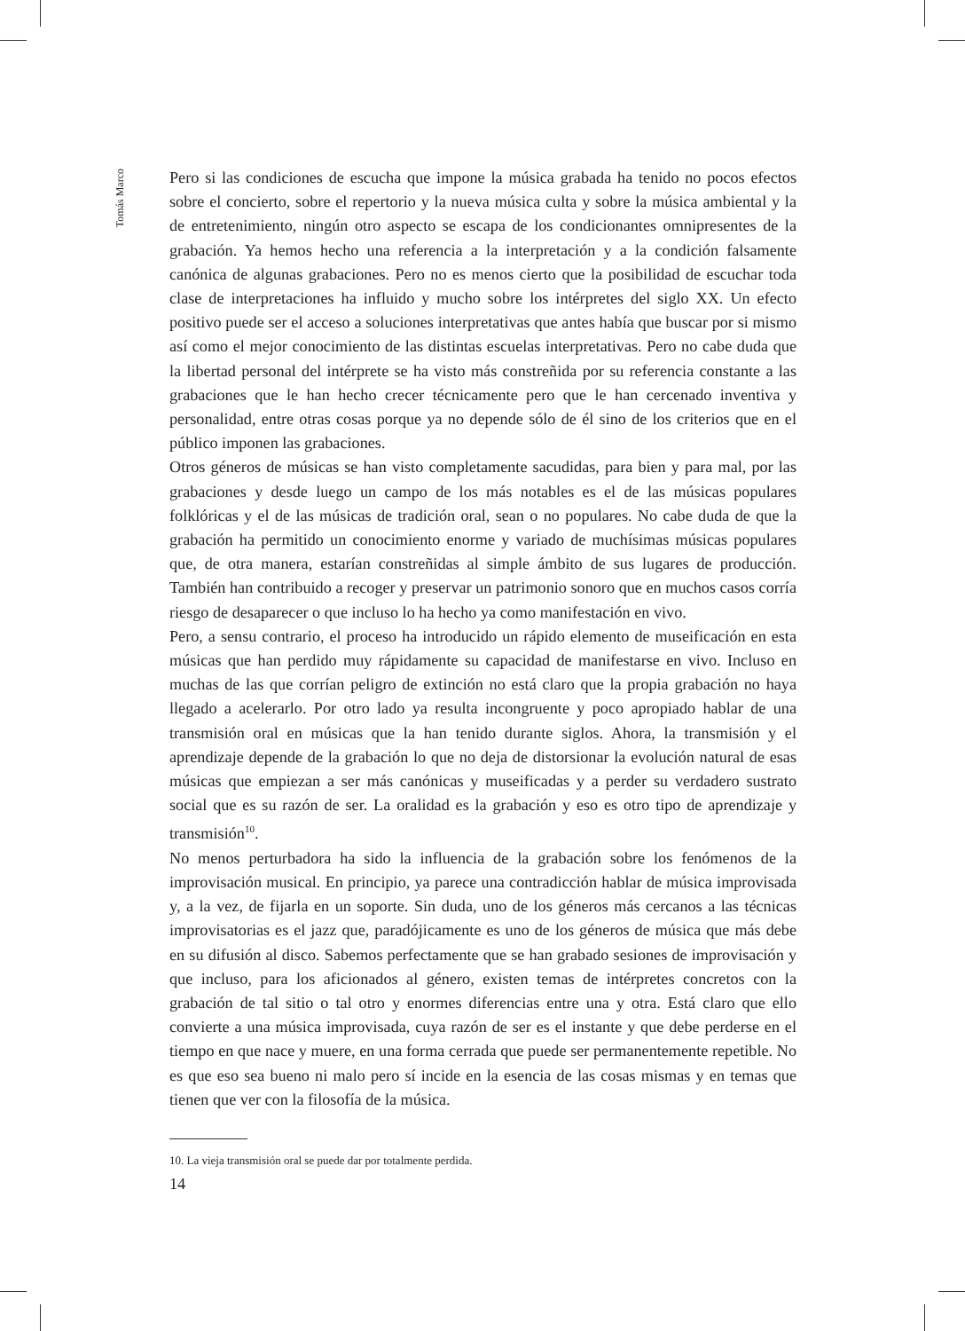Tomás Marco
Pero si las condiciones de escucha que impone la música grabada ha tenido no pocos efectos sobre el concierto, sobre el repertorio y la nueva música culta y sobre la música ambiental y la de entretenimiento, ningún otro aspecto se escapa de los condicionantes omnipresentes de la grabación. Ya hemos hecho una referencia a la interpretación y a la condición falsamente canónica de algunas grabaciones. Pero no es menos cierto que la posibilidad de escuchar toda clase de interpretaciones ha influido y mucho sobre los intérpretes del siglo XX. Un efecto positivo puede ser el acceso a soluciones interpretativas que antes había que buscar por si mismo así como el mejor conocimiento de las distintas escuelas interpretativas. Pero no cabe duda que la libertad personal del intérprete se ha visto más constreñida por su referencia constante a las grabaciones que le han hecho crecer técnicamente pero que le han cercenado inventiva y personalidad, entre otras cosas porque ya no depende sólo de él sino de los criterios que en el público imponen las grabaciones.
Otros géneros de músicas se han visto completamente sacudidas, para bien y para mal, por las grabaciones y desde luego un campo de los más notables es el de las músicas populares folklóricas y el de las músicas de tradición oral, sean o no populares. No cabe duda de que la grabación ha permitido un conocimiento enorme y variado de muchísimas músicas populares que, de otra manera, estarían constreñidas al simple ámbito de sus lugares de producción. También han contribuido a recoger y preservar un patrimonio sonoro que en muchos casos corría riesgo de desaparecer o que incluso lo ha hecho ya como manifestación en vivo.
Pero, a sensu contrario, el proceso ha introducido un rápido elemento de museificación en esta músicas que han perdido muy rápidamente su capacidad de manifestarse en vivo. Incluso en muchas de las que corrían peligro de extinción no está claro que la propia grabación no haya llegado a acelerarlo. Por otro lado ya resulta incongruente y poco apropiado hablar de una transmisión oral en músicas que la han tenido durante siglos. Ahora, la transmisión y el aprendizaje depende de la grabación lo que no deja de distorsionar la evolución natural de esas músicas que empiezan a ser más canónicas y museificadas y a perder su verdadero sustrato social que es su razón de ser. La oralidad es la grabación y eso es otro tipo de aprendizaje y transmisión<sup>10</sup>.
No menos perturbadora ha sido la influencia de la grabación sobre los fenómenos de la improvisación musical. En principio, ya parece una contradicción hablar de música improvisada y, a la vez, de fijarla en un soporte. Sin duda, uno de los géneros más cercanos a las técnicas improvisatorias es el jazz que, paradójicamente es uno de los géneros de música que más debe en su difusión al disco. Sabemos perfectamente que se han grabado sesiones de improvisación y que incluso, para los aficionados al género, existen temas de intérpretes concretos con la grabación de tal sitio o tal otro y enormes diferencias entre una y otra. Está claro que ello convierte a una música improvisada, cuya razón de ser es el instante y que debe perderse en el tiempo en que nace y muere, en una forma cerrada que puede ser permanentemente repetible. No es que eso sea bueno ni malo pero sí incide en la esencia de las cosas mismas y en temas que tienen que ver con la filosofía de la música.
10. La vieja transmisión oral se puede dar por totalmente perdida.
14